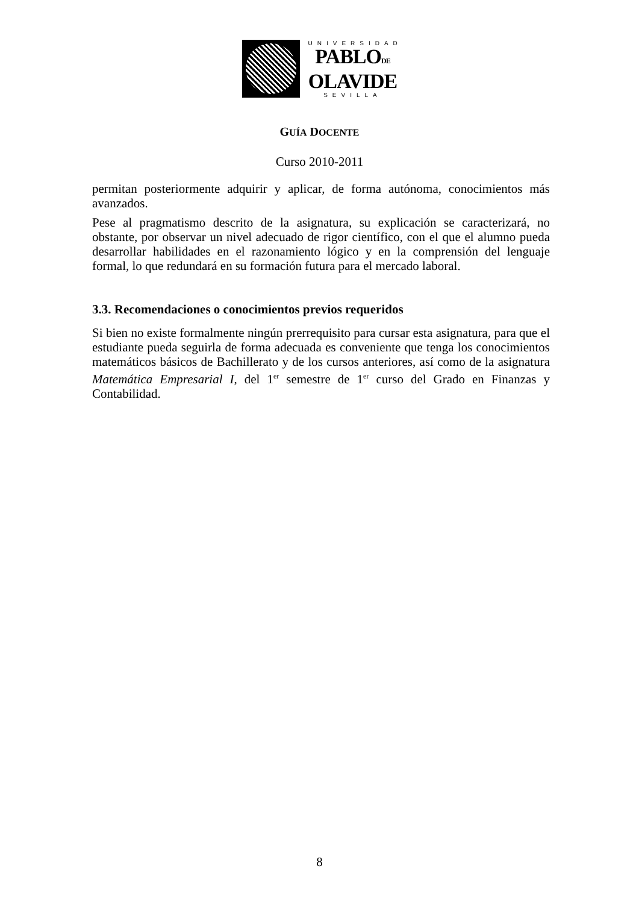UNIVERSIDAD
PABLODE
OLAVIDE
SEVILLA
GUÍA DOCENTE
Curso 2010-2011
permitan posteriormente adquirir y aplicar, de forma autónoma, conocimientos más avanzados.
Pese al pragmatismo descrito de la asignatura, su explicación se caracterizará, no obstante, por observar un nivel adecuado de rigor científico, con el que el alumno pueda desarrollar habilidades en el razonamiento lógico y en la comprensión del lenguaje formal, lo que redundará en su formación futura para el mercado laboral.
3.3. Recomendaciones o conocimientos previos requeridos
Si bien no existe formalmente ningún prerrequisito para cursar esta asignatura, para que el estudiante pueda seguirla de forma adecuada es conveniente que tenga los conocimientos matemáticos básicos de Bachillerato y de los cursos anteriores, así como de la asignatura Matemática Empresarial I, del 1<sup>er</sup> semestre de 1<sup>er</sup> curso del Grado en Finanzas y Contabilidad.
8